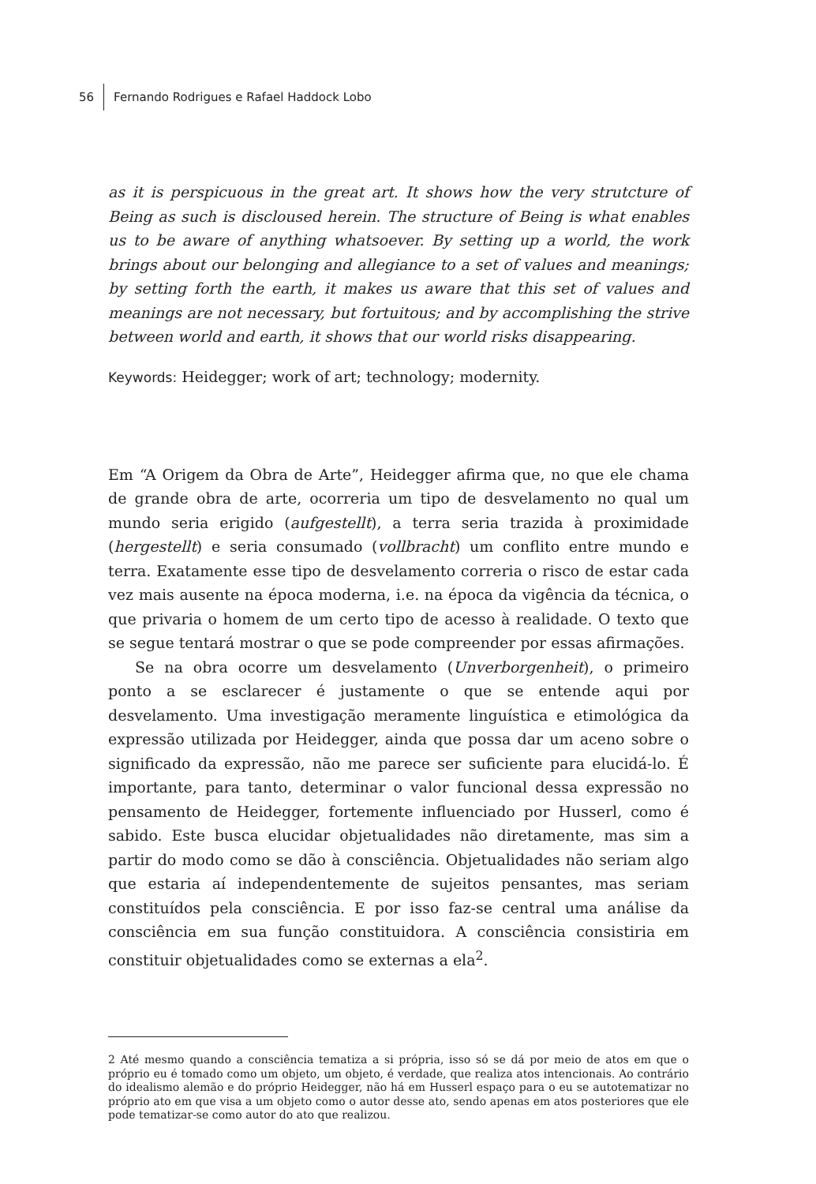56 Fernando Rodrigues e Rafael Haddock Lobo
as it is perspicuous in the great art. It shows how the very strutcture of Being as such is discloused herein. The structure of Being is what enables us to be aware of anything whatsoever. By setting up a world, the work brings about our belonging and allegiance to a set of values and meanings; by setting forth the earth, it makes us aware that this set of values and meanings are not necessary, but fortuitous; and by accomplishing the strive between world and earth, it shows that our world risks disappearing.
Keywords: Heidegger; work of art; technology; modernity.
Em “A Origem da Obra de Arte”, Heidegger afirma que, no que ele chama de grande obra de arte, ocorreria um tipo de desvelamento no qual um mundo seria erigido (aufgestellt), a terra seria trazida à proximidade (hergestellt) e seria consumado (vollbracht) um conflito entre mundo e terra. Exatamente esse tipo de desvelamento correria o risco de estar cada vez mais ausente na época moderna, i.e. na época da vigência da técnica, o que privaria o homem de um certo tipo de acesso à realidade. O texto que se segue tentará mostrar o que se pode compreender por essas afirmações.
Se na obra ocorre um desvelamento (Unverborgenheit), o primeiro ponto a se esclarecer é justamente o que se entende aqui por desvelamento. Uma investigação meramente linguística e etimológica da expressão utilizada por Heidegger, ainda que possa dar um aceno sobre o significado da expressão, não me parece ser suficiente para elucidá-lo. É importante, para tanto, determinar o valor funcional dessa expressão no pensamento de Heidegger, fortemente influenciado por Husserl, como é sabido. Este busca elucidar objetualidades não diretamente, mas sim a partir do modo como se dão à consciência. Objetualidades não seriam algo que estaria aí independentemente de sujeitos pensantes, mas seriam constituídos pela consciência. E por isso faz-se central uma análise da consciência em sua função constituidora. A consciência consistiria em constituir objetualidades como se externas a ela<sup>2</sup>.
2 Até mesmo quando a consciência tematiza a si própria, isso só se dá por meio de atos em que o próprio eu é tomado como um objeto, um objeto, é verdade, que realiza atos intencionais. Ao contrário do idealismo alemão e do próprio Heidegger, não há em Husserl espaço para o eu se autotematizar no próprio ato em que visa a um objeto como o autor desse ato, sendo apenas em atos posteriores que ele pode tematizar-se como autor do ato que realizou.